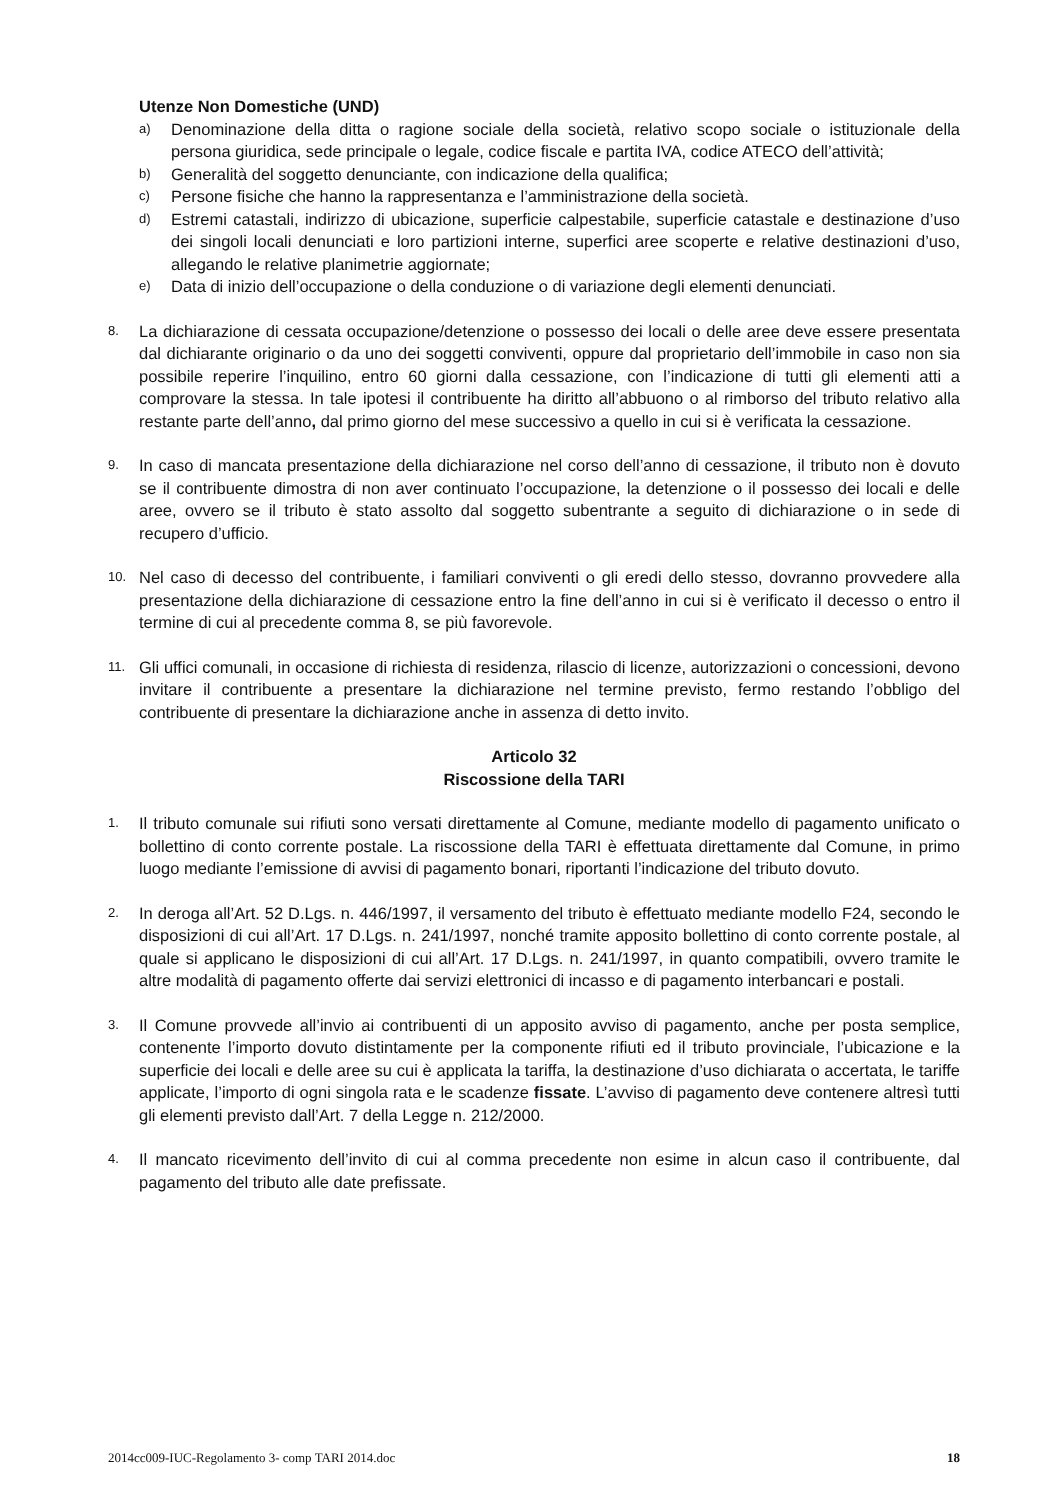Utenze Non Domestiche (UND)
a) Denominazione della ditta o ragione sociale della società, relativo scopo sociale o istituzionale della persona giuridica, sede principale o legale, codice fiscale e partita IVA, codice ATECO dell’attività;
b) Generalità del soggetto denunciante, con indicazione della qualifica;
c) Persone fisiche che hanno la rappresentanza e l’amministrazione della società.
d) Estremi catastali, indirizzo di ubicazione, superficie calpestabile, superficie catastale e destinazione d’uso dei singoli locali denunciati e loro partizioni interne, superfici aree scoperte e relative destinazioni d’uso, allegando le relative planimetrie aggiornate;
e) Data di inizio dell’occupazione o della conduzione o di variazione degli elementi denunciati.
8. La dichiarazione di cessata occupazione/detenzione o possesso dei locali o delle aree deve essere presentata dal dichiarante originario o da uno dei soggetti conviventi, oppure dal proprietario dell’immobile in caso non sia possibile reperire l’inquilino, entro 60 giorni dalla cessazione, con l’indicazione di tutti gli elementi atti a comprovare la stessa. In tale ipotesi il contribuente ha diritto all’abbuono o al rimborso del tributo relativo alla restante parte dell’anno, dal primo giorno del mese successivo a quello in cui si è verificata la cessazione.
9. In caso di mancata presentazione della dichiarazione nel corso dell’anno di cessazione, il tributo non è dovuto se il contribuente dimostra di non aver continuato l’occupazione, la detenzione o il possesso dei locali e delle aree, ovvero se il tributo è stato assolto dal soggetto subentrante a seguito di dichiarazione o in sede di recupero d’ufficio.
10. Nel caso di decesso del contribuente, i familiari conviventi o gli eredi dello stesso, dovranno provvedere alla presentazione della dichiarazione di cessazione entro la fine dell’anno in cui si è verificato il decesso o entro il termine di cui al precedente comma 8, se più favorevole.
11. Gli uffici comunali, in occasione di richiesta di residenza, rilascio di licenze, autorizzazioni o concessioni, devono invitare il contribuente a presentare la dichiarazione nel termine previsto, fermo restando l’obbligo del contribuente di presentare la dichiarazione anche in assenza di detto invito.
Articolo 32
Riscossione della TARI
1. Il tributo comunale sui rifiuti sono versati direttamente al Comune, mediante modello di pagamento unificato o bollettino di conto corrente postale. La riscossione della TARI è effettuata direttamente dal Comune, in primo luogo mediante l’emissione di avvisi di pagamento bonari, riportanti l’indicazione del tributo dovuto.
2. In deroga all’Art. 52 D.Lgs. n. 446/1997, il versamento del tributo è effettuato mediante modello F24, secondo le disposizioni di cui all’Art. 17 D.Lgs. n. 241/1997, nonché tramite apposito bollettino di conto corrente postale, al quale si applicano le disposizioni di cui all’Art. 17 D.Lgs. n. 241/1997, in quanto compatibili, ovvero tramite le altre modalità di pagamento offerte dai servizi elettronici di incasso e di pagamento interbancari e postali.
3. Il Comune provvede all’invio ai contribuenti di un apposito avviso di pagamento, anche per posta semplice, contenente l’importo dovuto distintamente per la componente rifiuti ed il tributo provinciale, l’ubicazione e la superficie dei locali e delle aree su cui è applicata la tariffa, la destinazione d’uso dichiarata o accertata, le tariffe applicate, l’importo di ogni singola rata e le scadenze fissate. L’avviso di pagamento deve contenere altresì tutti gli elementi previsto dall’Art. 7 della Legge n. 212/2000.
4. Il mancato ricevimento dell’invito di cui al comma precedente non esime in alcun caso il contribuente, dal pagamento del tributo alle date prefissate.
2014cc009-IUC-Regolamento 3- comp TARI 2014.doc 18